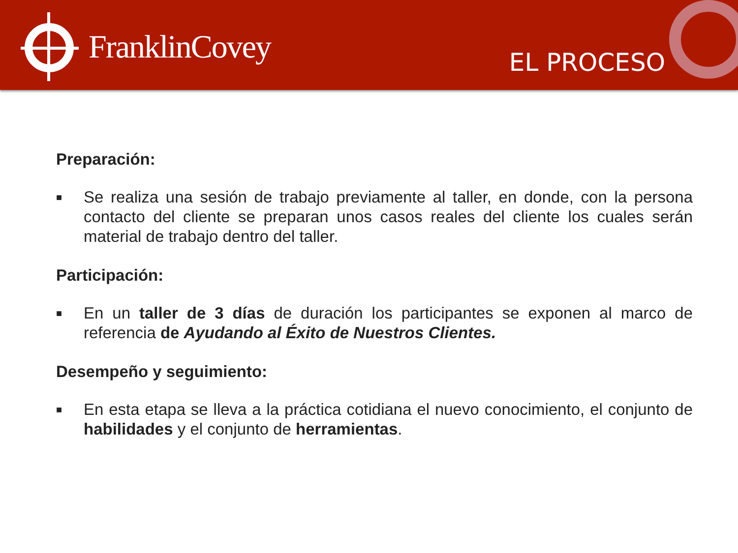FranklinCovey
EL PROCESO
Preparación:
■
Se realiza una sesión de trabajo previamente al taller, en donde, con la persona contacto del cliente se preparan unos casos reales del cliente los cuales serán material de trabajo dentro del taller.
Participación:
■
En un taller de 3 días de duración los participantes se exponen al marco de referencia de Ayudando al Éxito de Nuestros Clientes.
Desempeño y seguimiento:
■
En esta etapa se lleva a la práctica cotidiana el nuevo conocimiento, el conjunto de habilidades y el conjunto de herramientas.